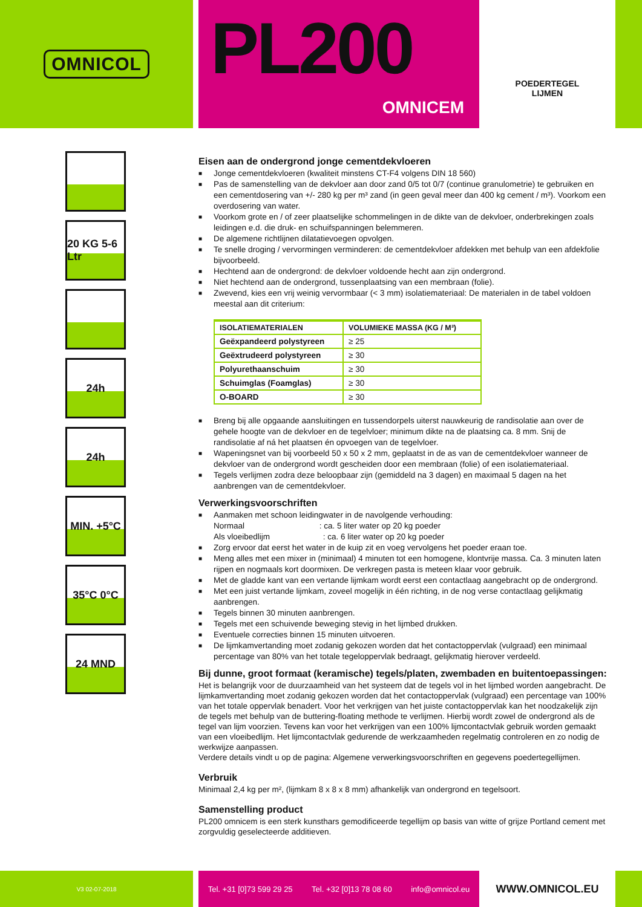OMNICOL
PL200
OMNICEM
POEDERTEGEL
LIJMEN
20 KG 5-6 Ltr
24h
24h
MIN. +5°C
35°C 0°C
24 MND
Eisen aan de ondergrond jonge cementdekvloeren
■ Jonge cementdekvloeren (kwaliteit minstens CT-F4 volgens DIN 18 560)
■ Pas de samenstelling van de dekvloer aan door zand 0/5 tot 0/7 (continue granulometrie) te gebruiken en een cementdosering van +/- 280 kg per m³ zand (in geen geval meer dan 400 kg cement / m³). Voorkom een overdosering van water.
■ Voorkom grote en / of zeer plaatselijke schommelingen in de dikte van de dekvloer, onderbrekingen zoals leidingen e.d. die druk- en schuifspanningen belemmeren.
■ De algemene richtlijnen dilatatievoegen opvolgen.
■ Te snelle droging / vervormingen verminderen: de cementdekvloer afdekken met behulp van een afdekfolie bijvoorbeeld.
■ Hechtend aan de ondergrond: de dekvloer voldoende hecht aan zijn ondergrond.
■ Niet hechtend aan de ondergrond, tussenplaatsing van een membraan (folie).
■ Zwevend, kies een vrij weinig vervormbaar (< 3 mm) isolatiemateriaal: De materialen in de tabel voldoen meestal aan dit criterium:
| ISOLATIEMATERIALEN | VOLUMIEKE MASSA (KG / M³) |
| --- | --- |
| Geëxpandeerd polystyreen | ≥ 25 |
| Geëxtrudeerd polystyreen | ≥ 30 |
| Polyurethaanschuim | ≥ 30 |
| Schuimglas (Foamglas) | ≥ 30 |
| O-BOARD | ≥ 30 |
■ Breng bij alle opgaande aansluitingen en tussendorpels uiterst nauwkeurig de randisolatie aan over de gehele hoogte van de dekvloer en de tegelvloer; minimum dikte na de plaatsing ca. 8 mm. Snij de randisolatie af ná het plaatsen én opvoegen van de tegelvloer.
■ Wapeningsnet van bij voorbeeld 50 x 50 x 2 mm, geplaatst in de as van de cementdekvloer wanneer de dekvloer van de ondergrond wordt gescheiden door een membraan (folie) of een isolatiemateriaal.
■ Tegels verlijmen zodra deze beloopbaar zijn (gemiddeld na 3 dagen) en maximaal 5 dagen na het aanbrengen van de cementdekvloer.
Verwerkingsvoorschriften
■ Aanmaken met schoon leidingwater in de navolgende verhouding:
Normaal : ca. 5 liter water op 20 kg poeder
Als vloeibedlijm : ca. 6 liter water op 20 kg poeder
■ Zorg ervoor dat eerst het water in de kuip zit en voeg vervolgens het poeder eraan toe.
■ Meng alles met een mixer in (minimaal) 4 minuten tot een homogene, klontvrije massa. Ca. 3 minuten laten rijpen en nogmaals kort doormixen. De verkregen pasta is meteen klaar voor gebruik.
■ Met de gladde kant van een vertande lijmkam wordt eerst een contactlaag aangebracht op de ondergrond.
■ Met een juist vertande lijmkam, zoveel mogelijk in één richting, in de nog verse contactlaag gelijkmatig aanbrengen.
■ Tegels binnen 30 minuten aanbrengen.
■ Tegels met een schuivende beweging stevig in het lijmbed drukken.
■ Eventuele correcties binnen 15 minuten uitvoeren.
■ De lijmkamvertanding moet zodanig gekozen worden dat het contactoppervlak (vulgraad) een minimaal percentage van 80% van het totale tegeloppervlak bedraagt, gelijkmatig hierover verdeeld.
Bij dunne, groot formaat (keramische) tegels/platen, zwembaden en buitentoepassingen:
Het is belangrijk voor de duurzaamheid van het systeem dat de tegels vol in het lijmbed worden aangebracht. De lijmkamvertanding moet zodanig gekozen worden dat het contactoppervlak (vulgraad) een percentage van 100% van het totale oppervlak benadert. Voor het verkrijgen van het juiste contactoppervlak kan het noodzakelijk zijn de tegels met behulp van de buttering-floating methode te verlijmen. Hierbij wordt zowel de ondergrond als de tegel van lijm voorzien. Tevens kan voor het verkrijgen van een 100% lijmcontactvlak gebruik worden gemaakt van een vloeibedlijm. Het lijmcontactvlak gedurende de werkzaamheden regelmatig controleren en zo nodig de werkwijze aanpassen.
Verdere details vindt u op de pagina: Algemene verwerkingsvoorschriften en gegevens poedertegellijmen.
Verbruik
Minimaal 2,4 kg per m², (lijmkam 8 x 8 x 8 mm) afhankelijk van ondergrond en tegelsoort.
Samenstelling product
PL200 omnicem is een sterk kunsthars gemodificeerde tegellijm op basis van witte of grijze Portland cement met zorgvuldig geselecteerde additieven.
V3 02-07-2018
Tel. +31 [0]73 599 29 25 Tel. +32 [0]13 78 08 60 info@omnicol.eu
WWW.OMNICOL.EU